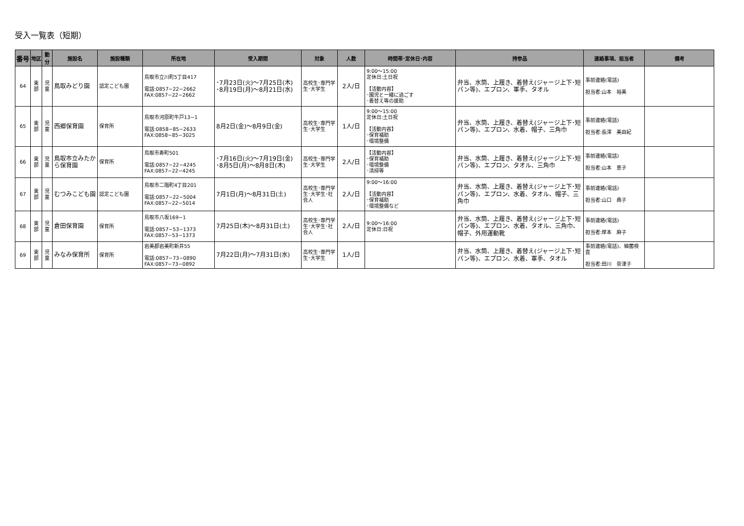受入一覧表（短期）
| 番号 | 地区 | 勤分 | 施設名 | 施設種類 | 所在地 | 受入期間 | 対象 | 人数 | 時間帯･定休日･内容 | 持参品 | 連絡事項、担当者 | 備考 |
| --- | --- | --- | --- | --- | --- | --- | --- | --- | --- | --- | --- | --- |
| 64 | 東 部 | 児 童 | 鳥取みどり園 | 認定こども園 | 鳥取市立川町5丁目417 電話:0857−22−2662 FAX:0857−22−2662 | ･7月23日(火)～7月25日(木) ･8月19日(月)～8月21日(水) | 高校生･専門学生･大学生 | 2人/日 | 9:00～15:00 定休日:土日祝 【活動内容】 ･園児と一緒に過ごす ･着替え等の援助 | 弁当、水筒、上履き、着替え(ジャージ上下･短パン等)、エプロン、軍手、タオル | 事前連絡(電話) 担当者:山本 裕美 | |
| 65 | 東 部 | 児 童 | 西郷保育園 | 保育所 | 鳥取市河原町牛戸13−1 電話:0858−85−2633 FAX:0858−85−3025 | 8月2日(金)～8月9日(金) | 高校生･専門学生･大学生 | 1人/日 | 9:00～15:00 定休日:土日祝 【活動内容】 ･保育補助 ･環境整備 | 弁当、水筒、上履き、着替え(ジャージ上下･短パン等)、エプロン、水着、帽子、三角巾 | 事前連絡(電話) 担当者:長澤 美由紀 | |
| 66 | 東 部 | 児 童 | 鳥取市立みたから保育園 | 保育所 | 鳥取市寿町501 電話:0857−22−4245 FAX:0857−22−4245 | ･7月16日(火)～7月19日(金) ･8月5日(月)～8月8日(木) | 高校生･専門学生･大学生 | 2人/日 | 【活動内容】 ･保育補助 ･環境整備 ･清掃等 | 弁当、水筒、上履き、着替え(ジャージ上下･短パン等)、エプロン、タオル、三角巾 | 事前連絡(電話) 担当者:山本 恵子 | |
| 67 | 東 部 | 児 童 | むつみこども園 | 認定こども園 | 鳥取市二階町4丁目201 電話:0857−22−5004 FAX:0857−22−5014 | 7月1日(月)～8月31日(土) | 高校生･専門学生･大学生･社会人 | 2人/日 | 9:00～16:00 【活動内容】 ･保育補助 ･環境整備など | 弁当、水筒、上履き、着替え(ジャージ上下･短パン等)、エプロン、水着、タオル、帽子、三角巾 | 事前連絡(電話) 担当者:山口 典子 | |
| 68 | 東 部 | 児 童 | 倉田保育園 | 保育所 | 鳥取市八坂169−1 電話:0857−53−1373 FAX:0857−53−1373 | 7月25日(木)～8月31日(土) | 高校生･専門学生･大学生･社会人 | 2人/日 | 9:00～16:00 定休日:日祝 | 弁当、水筒、上履き、着替え(ジャージ上下･短パン等)、エプロン、水着、タオル、三角巾、帽子、外用運動靴 | 事前連絡(電話) 担当者:岸本 麻子 | |
| 69 | 東 部 | 児 童 | みなみ保育所 | 保育所 | 岩美郡岩美町新井55 電話:0857−73−0890 FAX:0857−73−0892 | 7月22日(月)～7月31日(水) | 高校生･専門学生･大学生 | 1人/日 | | 弁当、水筒、上履き、着替え(ジャージ上下･短パン等)、エプロン、水着、軍手、タオル | 事前連絡(電話)、細菌検査 担当者:田川 奈津子 | |